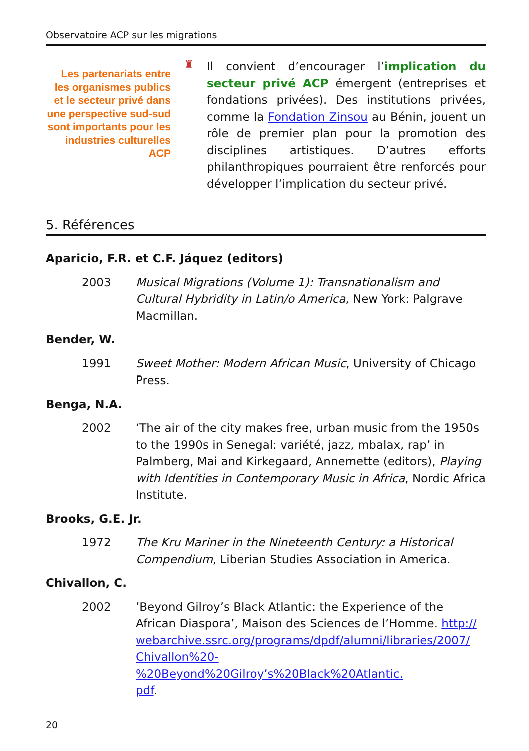Observatoire ACP sur les migrations
Les partenariats entre les organismes publics et le secteur privé dans une perspective sud-sud sont importants pour les industries culturelles ACP
♜
Il convient d’encourager l’implication du secteur privé ACP émergent (entreprises et fondations privées). Des institutions privées, comme la Fondation Zinsou au Bénin, jouent un rôle de premier plan pour la promotion des disciplines artistiques. D’autres efforts philanthropiques pourraient être renforcés pour développer l’implication du secteur privé.
5. Références
Aparicio, F.R. et C.F. Jáquez (editors)
2003 Musical Migrations (Volume 1): Transnationalism and Cultural Hybridity in Latin/o America, New York: Palgrave Macmillan.
Bender, W.
1991 Sweet Mother: Modern African Music, University of Chicago Press.
Benga, N.A.
2002 ‘The air of the city makes free, urban music from the 1950s to the 1990s in Senegal: variété, jazz, mbalax, rap’ in Palmberg, Mai and Kirkegaard, Annemette (editors), Playing with Identities in Contemporary Music in Africa, Nordic Africa Institute.
Brooks, G.E. Jr.
1972 The Kru Mariner in the Nineteenth Century: a Historical Compendium, Liberian Studies Association in America.
Chivallon, C.
2002 ’Beyond Gilroy’s Black Atlantic: the Experience of the African Diaspora’, Maison des Sciences de l’Homme. http://
webarchive.ssrc.org/programs/dpdf/alumni/libraries/2007/
Chivallon%20-%20Beyond%20Gilroy’s%20Black%20Atlantic.
pdf.
20